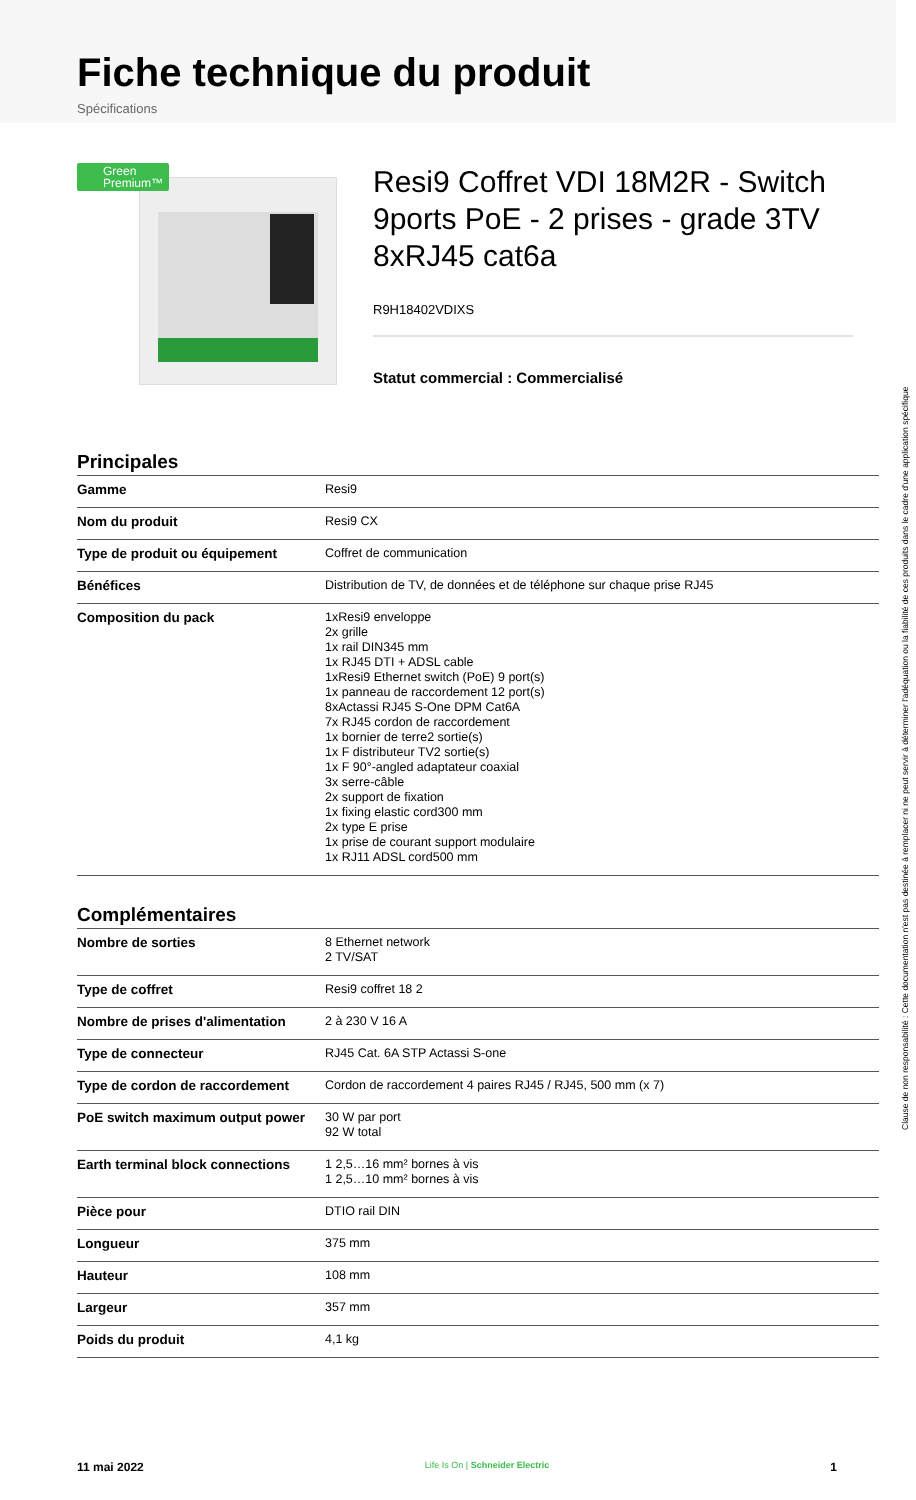Fiche technique du produit
Spécifications
Green
Premium™
Resi9 Coffret VDI 18M2R - Switch 9ports PoE - 2 prises - grade 3TV 8xRJ45 cat6a
R9H18402VDIXS
Statut commercial : Commercialisé
Principales
| Gamme | Resi9 |
| Nom du produit | Resi9 CX |
| Type de produit ou équipement | Coffret de communication |
| Bénéfices | Distribution de TV, de données et de téléphone sur chaque prise RJ45 |
| Composition du pack | 1xResi9 enveloppe 2x grille 1x rail DIN345 mm 1x RJ45 DTI + ADSL cable 1xResi9 Ethernet switch (PoE) 9 port(s) 1x panneau de raccordement 12 port(s) 8xActassi RJ45 S-One DPM Cat6A 7x RJ45 cordon de raccordement 1x bornier de terre2 sortie(s) 1x F distributeur TV2 sortie(s) 1x F 90°-angled adaptateur coaxial 3x serre-câble 2x support de fixation 1x fixing elastic cord300 mm 2x type E prise 1x prise de courant support modulaire 1x RJ11 ADSL cord500 mm |
Complémentaires
| Nombre de sorties | 8 Ethernet network 2 TV/SAT |
| Type de coffret | Resi9 coffret 18 2 |
| Nombre de prises d'alimentation | 2 à 230 V 16 A |
| Type de connecteur | RJ45 Cat. 6A STP Actassi S-one |
| Type de cordon de raccordement | Cordon de raccordement 4 paires RJ45 / RJ45, 500 mm (x 7) |
| PoE switch maximum output power | 30 W par port 92 W total |
| Earth terminal block connections | 1 2,5…16 mm² bornes à vis 1 2,5…10 mm² bornes à vis |
| Pièce pour | DTIO rail DIN |
| Longueur | 375 mm |
| Hauteur | 108 mm |
| Largeur | 357 mm |
| Poids du produit | 4,1 kg |
Clause de non responsabilité : Cette documentation n'est pas destinée à remplacer ni ne peut servir à déterminer l'adéquation ou la fiabilité de ces produits dans le cadre d'une application spécifique
11 mai 2022 Life Is On | Schneider Electric 1